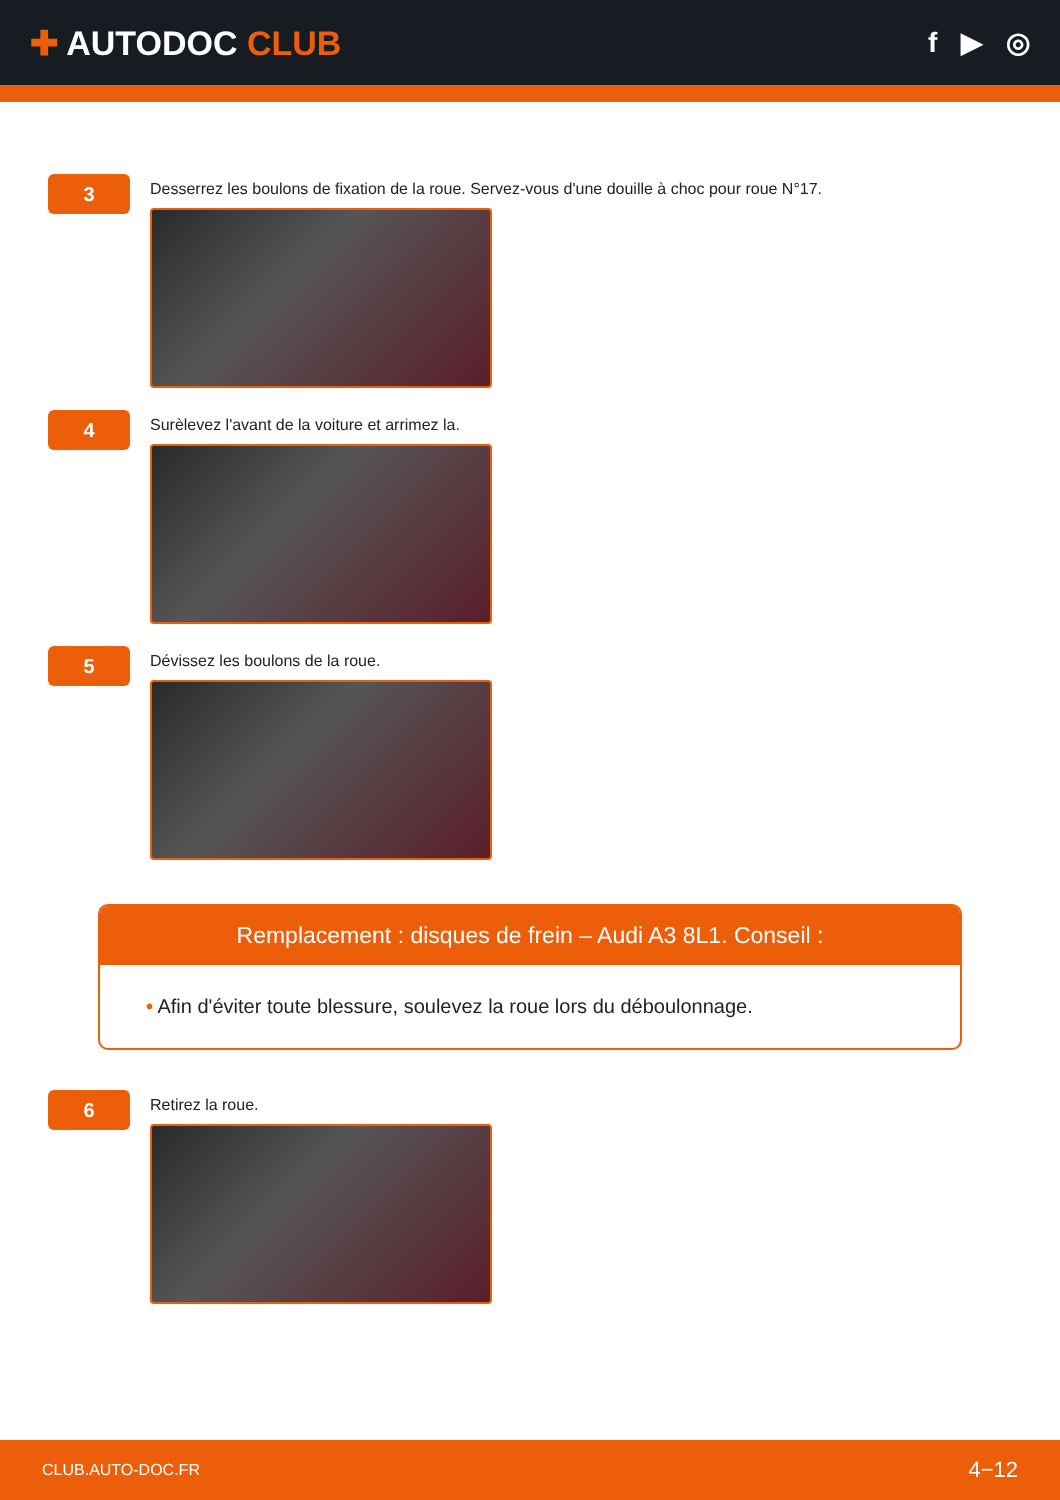✚ AUTODOC CLUB
f ▶ ◎
3
Desserrez les boulons de fixation de la roue. Servez-vous d'une douille à choc pour roue N°17.
4
Surèlevez l'avant de la voiture et arrimez la.
5
Dévissez les boulons de la roue.
Remplacement : disques de frein – Audi A3 8L1. Conseil :
• Afin d'éviter toute blessure, soulevez la roue lors du déboulonnage.
6
Retirez la roue.
CLUB.AUTO-DOC.FR 4−12